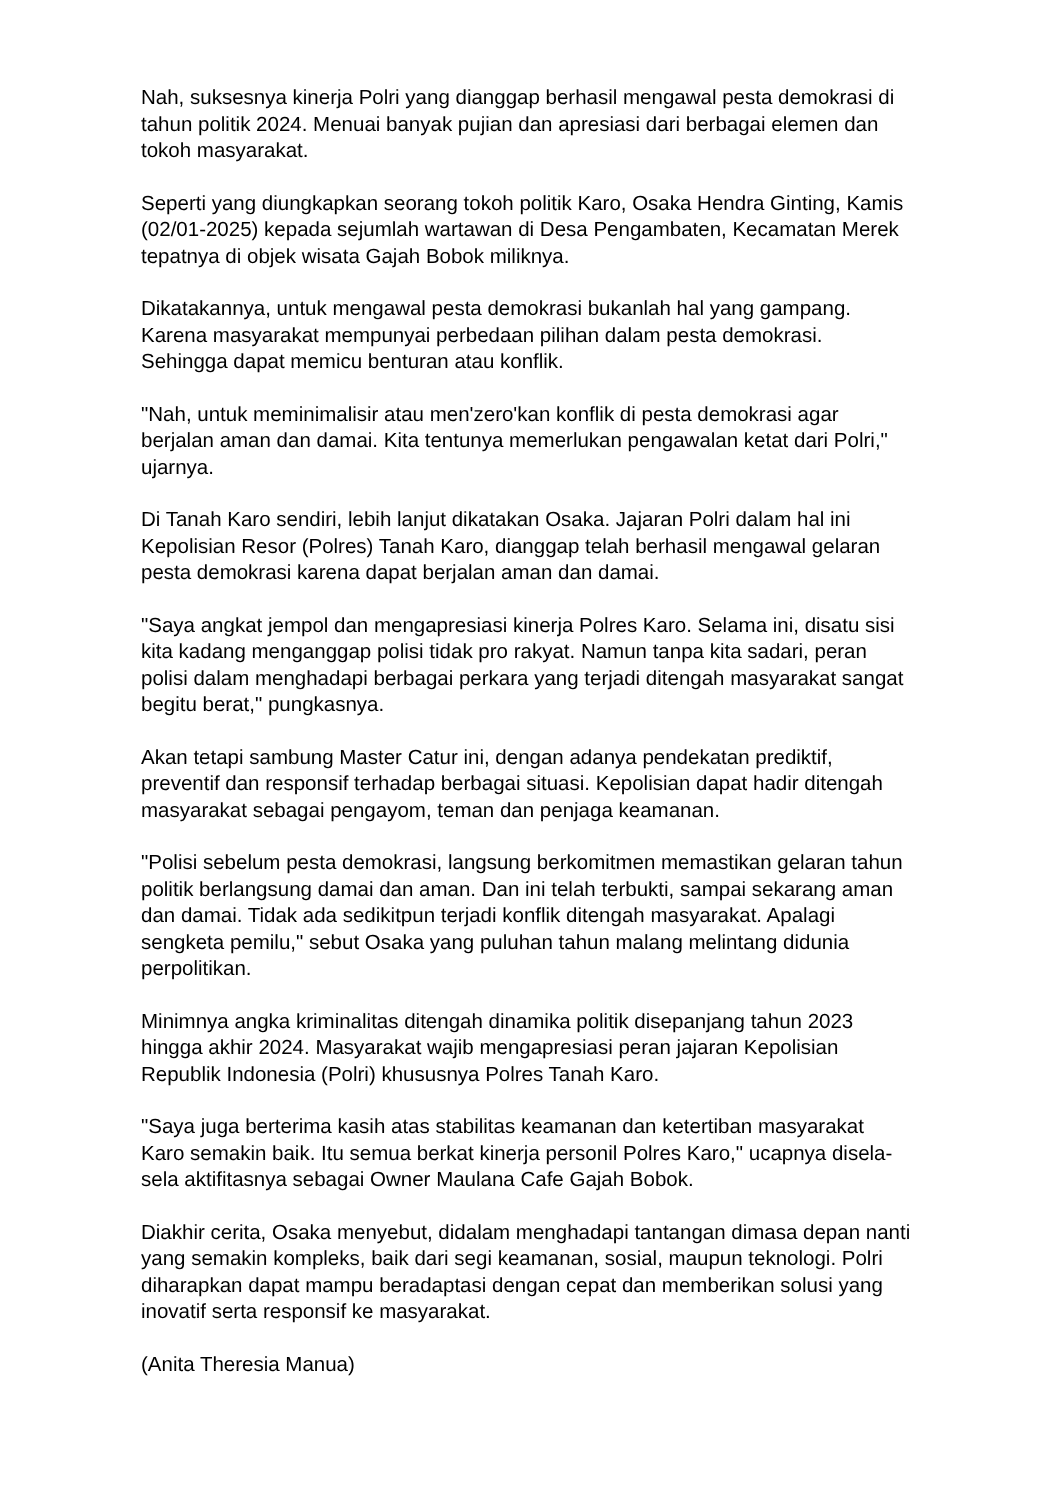Nah, suksesnya kinerja Polri yang dianggap berhasil mengawal pesta demokrasi di tahun politik 2024. Menuai banyak pujian dan apresiasi dari berbagai elemen dan tokoh masyarakat.
Seperti yang diungkapkan seorang tokoh politik Karo, Osaka Hendra Ginting, Kamis (02/01-2025) kepada sejumlah wartawan di Desa Pengambaten, Kecamatan Merek tepatnya di objek wisata Gajah Bobok miliknya.
Dikatakannya, untuk mengawal pesta demokrasi bukanlah hal yang gampang. Karena masyarakat mempunyai perbedaan pilihan dalam pesta demokrasi. Sehingga dapat memicu benturan atau konflik.
"Nah, untuk meminimalisir atau men'zero'kan konflik di pesta demokrasi agar berjalan aman dan damai. Kita tentunya memerlukan pengawalan ketat dari Polri," ujarnya.
Di Tanah Karo sendiri, lebih lanjut dikatakan Osaka. Jajaran Polri dalam hal ini Kepolisian Resor (Polres) Tanah Karo, dianggap telah berhasil mengawal gelaran pesta demokrasi karena dapat berjalan aman dan damai.
"Saya angkat jempol dan mengapresiasi kinerja Polres Karo. Selama ini, disatu sisi kita kadang menganggap polisi tidak pro rakyat. Namun tanpa kita sadari, peran polisi dalam menghadapi berbagai perkara yang terjadi ditengah masyarakat sangat begitu berat," pungkasnya.
Akan tetapi sambung Master Catur ini, dengan adanya pendekatan prediktif, preventif dan responsif terhadap berbagai situasi. Kepolisian dapat hadir ditengah masyarakat sebagai pengayom, teman dan penjaga keamanan.
"Polisi sebelum pesta demokrasi, langsung berkomitmen memastikan gelaran tahun politik berlangsung damai dan aman. Dan ini telah terbukti, sampai sekarang aman dan damai. Tidak ada sedikitpun terjadi konflik ditengah masyarakat. Apalagi sengketa pemilu," sebut Osaka yang puluhan tahun malang melintang didunia perpolitikan.
Minimnya angka kriminalitas ditengah dinamika politik disepanjang tahun 2023 hingga akhir 2024. Masyarakat wajib mengapresiasi peran jajaran Kepolisian Republik Indonesia (Polri) khususnya Polres Tanah Karo.
"Saya juga berterima kasih atas stabilitas keamanan dan ketertiban masyarakat Karo semakin baik. Itu semua berkat kinerja personil Polres Karo," ucapnya disela-sela aktifitasnya sebagai Owner Maulana Cafe Gajah Bobok.
Diakhir cerita, Osaka menyebut, didalam menghadapi tantangan dimasa depan nanti yang semakin kompleks, baik dari segi keamanan, sosial, maupun teknologi. Polri diharapkan dapat mampu beradaptasi dengan cepat dan memberikan solusi yang inovatif serta responsif ke masyarakat.
(Anita Theresia Manua)